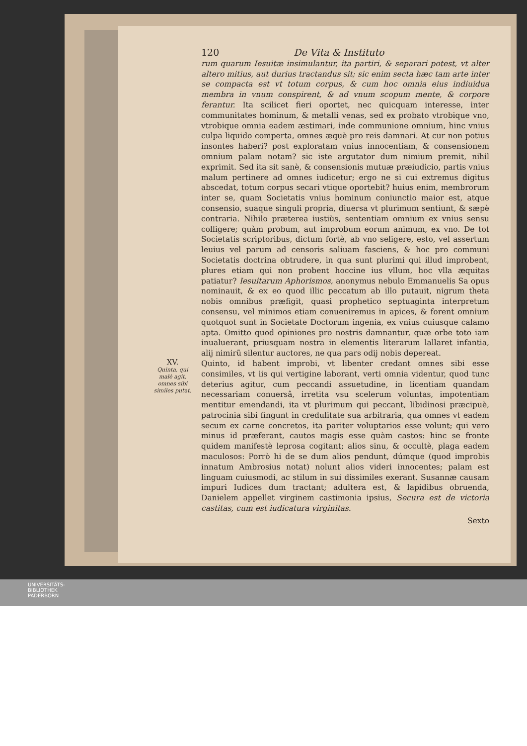120 De Vita & Instituto
rum quarum Iesuitæ insimulantur, ita partiri, & separari potest, vt alter alterо mitius, aut durius tractandus sit; sic enim secta hæc tam arte inter se compacta est vt totum corpus, & cum hoc omnia eius indiuidua membra in vnum conspirent, & ad vnum scopum mente, & corpore ferantur. Ita scilicet fieri oportet, nec quicquam interesse, inter communitates hominum, & metalli venas, sed ex probato vtrobique vno, vtrobique omnia eadem æstimari, inde communione omnium, hinc vnius culpa liquido comperta, omnes æquè pro reis damnari. At cur non potius insontes haberi? post exploratam vnius innocentiam, & consensionem omnium palam notam? sic iste argutator dum nimium premit, nihil exprimit. Sed ita sit sanè, & consensionis mutuæ præiudicio, partis vnius malum pertinere ad omnes iudicetur; ergo ne si cui extremus digitus abscedat, totum corpus secari vtique oportebit? huius enim, membrorum inter se, quam Societatis vnius hominum coniunctio maior est, atque consensio, suaque singuli propria, diuersa vt plurimum sentiunt, & sæpè contraria. Nihilo præterea iustiùs, sententiam omnium ex vnius sensu colligere; quàm probum, aut improbum eorum animum, ex vno. De tot Societatis scriptoribus, dictum fortè, ab vno seligere, esto, vel assertum leuius vel parum ad censoris saliuam fasciens, & hoc pro communi Societatis doctrina obtrudere, in qua sunt plurimi qui illud improbent, plures etiam qui non probent hoccine ius vllum, hoc vlla æquitas patiatur? Iesuitarum Aphorismos, anonymus nebulo Emmanuelis Sa opus nominauit, & ex eo quod illic peccatum ab illo putauit, nigrum theta nobis omnibus præfigit, quasi prophetico septuaginta interpretum consensu, vel minimos etiam conueniremus in apices, & forent omnium quotquot sunt in Societate Doctorum ingenia, ex vnius cuiusque calamo apta. Omitto quod opiniones pro nostris damnantur, quæ orbe toto iam inualuerant, priusquam nostra in elementis literarum lallaret infantia, alij nimirũ silentur auctores, ne qua pars odij nobis depereat.
XV.
Quinta, qui malè agit, omnes sibi similes putat.
Quinto, id habent improbi, vt libenter credant omnes sibi esse consimiles, vt iis qui vertigine laborant, verti omnia videntur, quod tunc deterius agitur, cum peccandi assuetudine, in licentiam quandam necessariam conuersâ, irretita vsu scelerum voluntas, impotentiam mentitur emendandi, ita vt plurimum qui peccant, libidinosi præcipuè, patrocinia sibi fingunt in credulitate sua arbitraria, qua omnes vt eadem secum ex carne concretos, ita pariter voluptarios esse volunt; qui vero minus id præferant, cautos magis esse quàm castos: hinc se fronte quidem manifestè leprosa cogitant; alios sinu, & occultè, plaga eadem maculosos: Porrò hi de se dum alios pendunt, dúmque (quod improbis innatum Ambrosius notat) nolunt alios videri innocentes; palam est linguam cuiusmodi, ac stilum in sui dissimiles exerant. Susannæ causam impuri Iudices dum tractant; adultera est, & lapidibus obruenda, Danielem appellet virginem castimonia ipsius, Secura est de victoria castitas, cum est iudicatura virginitas.
Sexto
UNIVERSITÄTS-
BIBLIOTHEK
PADERBORN